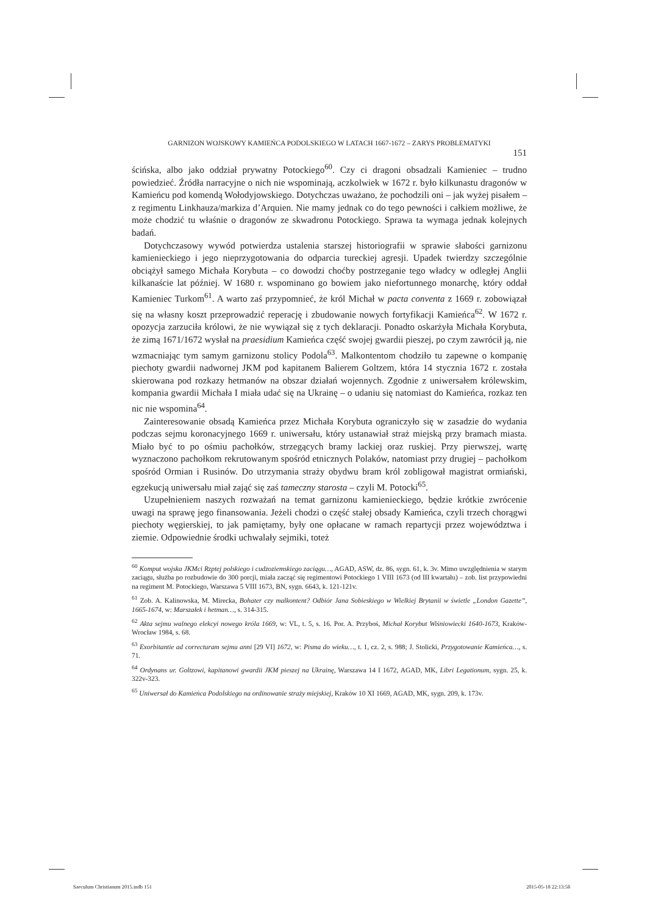GARNIZON WOJSKOWY KAMIEŃCA PODOLSKIEGO W LATACH 1667-1672 – ZARYS PROBLEMATYKI
151
ścińska, albo jako oddział prywatny Potockiego<sup>60</sup>. Czy ci dragoni obsadzali Kamieniec – trudno powiedzieć. Źródła narracyjne o nich nie wspominają, aczkolwiek w 1672 r. było kilkunastu dragonów w Kamieńcu pod komendą Wołodyjowskiego. Dotychczas uważano, że pochodzili oni – jak wyżej pisałem – z regimentu Linkhauza/markiza d’Arquien. Nie mamy jednak co do tego pewności i całkiem możliwe, że może chodzić tu właśnie o dragonów ze skwadronu Potockiego. Sprawa ta wymaga jednak kolejnych badań.
Dotychczasowy wywód potwierdza ustalenia starszej historiografii w sprawie słabości garnizonu kamienieckiego i jego nieprzygotowania do odparcia tureckiej agresji. Upadek twierdzy szczególnie obciążył samego Michała Korybuta – co dowodzi choćby postrzeganie tego władcy w odległej Anglii kilkanaście lat później. W 1680 r. wspominano go bowiem jako niefortunnego monarchę, który oddał Kamieniec Turkom<sup>61</sup>. A warto zaś przypomnieć, że król Michał w pacta conventa z 1669 r. zobowiązał się na własny koszt przeprowadzić reperację i zbudowanie nowych fortyfikacji Kamieńca<sup>62</sup>. W 1672 r. opozycja zarzuciła królowi, że nie wywiązał się z tych deklaracji. Ponadto oskarżyła Michała Korybuta, że zimą 1671/1672 wysłał na praesidium Kamieńca część swojej gwardii pieszej, po czym zawrócił ją, nie wzmacniając tym samym garnizonu stolicy Podola<sup>63</sup>. Malkontentom chodziło tu zapewne o kompanię piechoty gwardii nadwornej JKM pod kapitanem Balierem Goltzem, która 14 stycznia 1672 r. została skierowana pod rozkazy hetmanów na obszar działań wojennych. Zgodnie z uniwersałem królewskim, kompania gwardii Michała I miała udać się na Ukrainę – o udaniu się natomiast do Kamieńca, rozkaz ten nic nie wspomina<sup>64</sup>.
Zainteresowanie obsadą Kamieńca przez Michała Korybuta ograniczyło się w zasadzie do wydania podczas sejmu koronacyjnego 1669 r. uniwersału, który ustanawiał straż miejską przy bramach miasta. Miało być to po ośmiu pachołków, strzegących bramy lackiej oraz ruskiej. Przy pierwszej, wartę wyznaczono pachołkom rekrutowanym spośród etnicznych Polaków, natomiast przy drugiej – pachołkom spośród Ormian i Rusinów. Do utrzymania straży obydwu bram król zobligował magistrat ormiański, egzekucją uniwersału miał zająć się zaś tameczny starosta – czyli M. Potocki<sup>65</sup>.
Uzupełnieniem naszych rozważań na temat garnizonu kamienieckiego, będzie krótkie zwrócenie uwagi na sprawę jego finansowania. Jeżeli chodzi o część stałej obsady Kamieńca, czyli trzech chorągwi piechoty węgierskiej, to jak pamiętamy, były one opłacane w ramach repartycji przez województwa i ziemie. Odpowiednie środki uchwalały sejmiki, toteż
<sup>60</sup> Komput wojska JKMci Rzptej polskiego i cudzoziemskiego zaciągu…, AGAD, ASW, dz. 86, sygn. 61, k. 3v. Mimo uwzględnienia w starym zaciągu, służba po rozbudowie do 300 porcji, miała zacząć się regimentowi Potockiego 1 VIII 1673 (od III kwartału) – zob. list przypowiedni na regiment M. Potockiego, Warszawa 5 VIII 1673, BN, sygn. 6643, k. 121-121v.
<sup>61</sup> Zob. A. Kalinowska, M. Mirecka, Bohater czy malkontent? Odbiór Jana Sobieskiego w Wielkiej Brytanii w świetle „London Gazette”, 1665-1674, w: Marszałek i hetman…, s. 314-315.
<sup>62</sup> Akta sejmu walnego elekcyi nowego króla 1669, w: VL, t. 5, s. 16. Por. A. Przyboś, Michał Korybut Wiśniowiecki 1640-1673, Kraków-Wrocław 1984, s. 68.
<sup>63</sup> Exorbitantie ad correcturam sejmu anni [29 VI] 1672, w: Pisma do wieku…, t. 1, cz. 2, s. 988; J. Stolicki, Przygotowanie Kamieńca…, s. 71.
<sup>64</sup> Ordynans ur. Goltzowi, kapitanowi gwardii JKM pieszej na Ukrainę, Warszawa 14 I 1672, AGAD, MK, Libri Legationum, sygn. 25, k. 322v-323.
<sup>65</sup> Uniwersał do Kamieńca Podolskiego na ordinowanie straży miejskiej, Kraków 10 XI 1669, AGAD, MK, sygn. 209, k. 173v.
Saeculum Christianum 2015.indb 151 2015-05-18 22:13:58